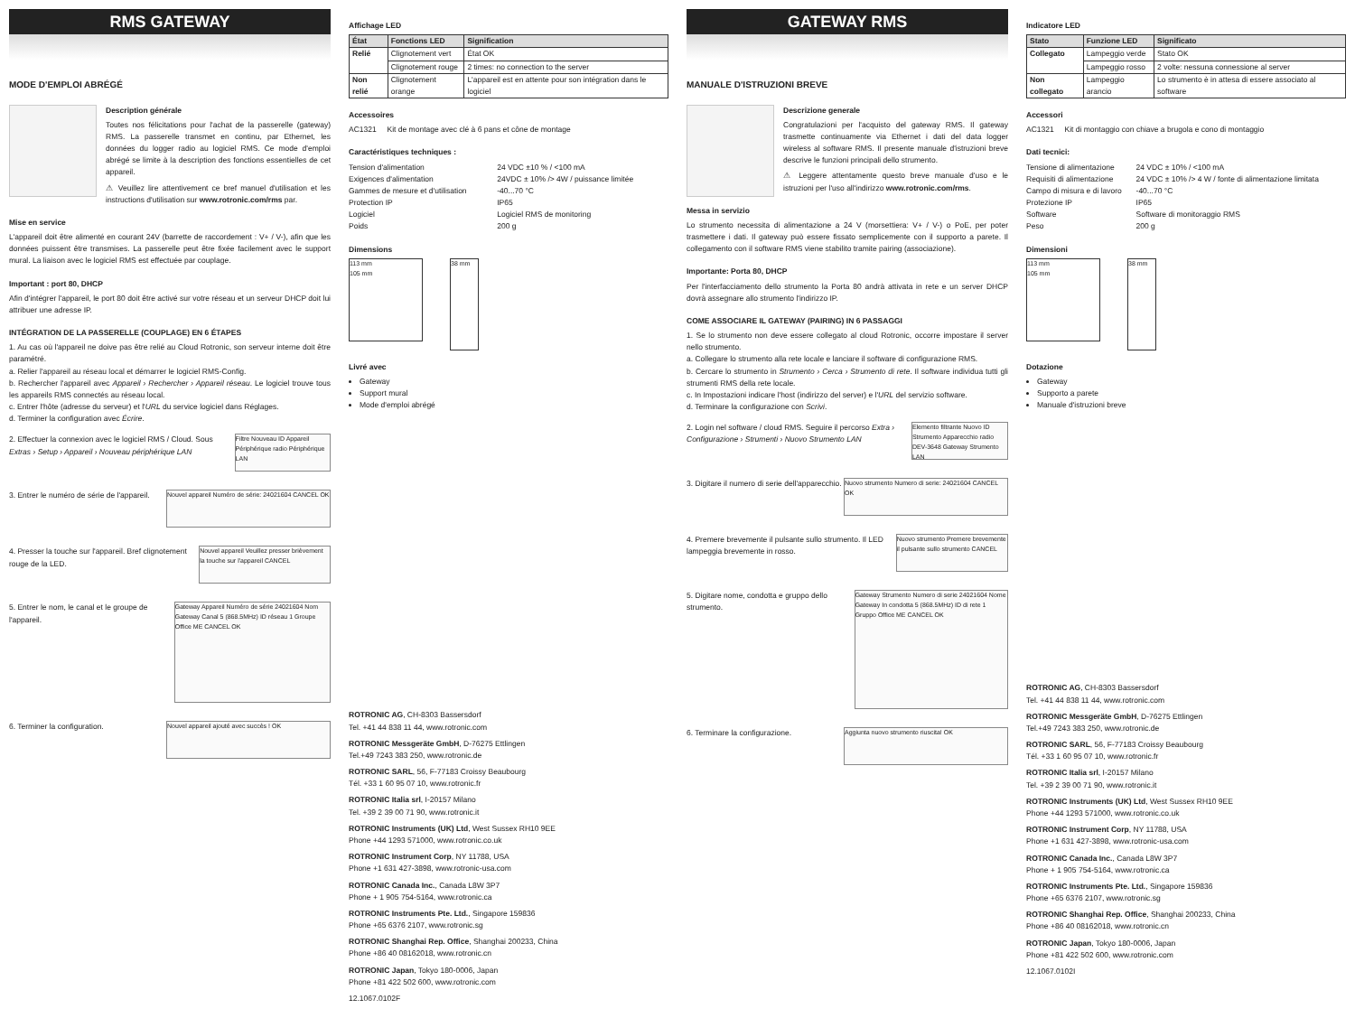RMS GATEWAY
MODE D'EMPLOI ABRÉGÉ
Description générale
Toutes nos félicitations pour l'achat de la passerelle (gateway) RMS. La passerelle transmet en continu, par Ethernet, les données du logger radio au logiciel RMS. Ce mode d'emploi abrégé se limite à la description des fonctions essentielles de cet appareil.
⚠ Veuillez lire attentivement ce bref manuel d'utilisation et les instructions d'utilisation sur www.rotronic.com/rms par.
Mise en service
L'appareil doit être alimenté en courant 24V (barrette de raccordement : V+ / V-), afin que les données puissent être transmises. La passerelle peut être fixée facilement avec le support mural. La liaison avec le logiciel RMS est effectuée par couplage.
Important : port 80, DHCP
Afin d'intégrer l'appareil, le port 80 doit être activé sur votre réseau et un serveur DHCP doit lui attribuer une adresse IP.
INTÉGRATION DE LA PASSERELLE (COUPLAGE) EN 6 ÉTAPES
1. Au cas où l'appareil ne doive pas être relié au Cloud Rotronic, son serveur interne doit être paramétré.
a. Relier l'appareil au réseau local et démarrer le logiciel RMS-Config.
b. Rechercher l'appareil avec Appareil › Rechercher › Appareil réseau. Le logiciel trouve tous les appareils RMS connectés au réseau local.
c. Entrer l'hôte (adresse du serveur) et l'URL du service logiciel dans Réglages.
d. Terminer la configuration avec Écrire.
2. Effectuer la connexion avec le logiciel RMS / Cloud. Sous Extras › Setup › Appareil › Nouveau périphérique LAN
Filtre Nouveau ID Appareil Périphérique radio Périphérique LAN
3. Entrer le numéro de série de l'appareil.
Nouvel appareil Numéro de série: 24021604 CANCEL OK
4. Presser la touche sur l'appareil. Bref clignotement rouge de la LED.
Nouvel appareil Veuillez presser brièvement la touche sur l'appareil CANCEL
5. Entrer le nom, le canal et le groupe de l'appareil.
Gateway Appareil Numéro de série 24021604 Nom Gateway Canal 5 (868.5MHz) ID réseau 1 Groupe Office ME CANCEL OK
6. Terminer la configuration.
Nouvel appareil ajouté avec succès ! OK
Affichage LED
| État | Fonctions LED | Signification |
| --- | --- | --- |
| Relié | Clignotement vert | État OK |
| | Clignotement rouge | 2 times: no connection to the server |
| Non relié | Clignotement orange | L'appareil est en attente pour son intégration dans le logiciel |
Accessoires
AC1321 Kit de montage avec clé à 6 pans et cône de montage
Caractéristiques techniques :
| Tension d'alimentation | 24 VDC ±10 % / <100 mA |
| Exigences d'alimentation | 24VDC ± 10% /> 4W / puissance limitée |
| Gammes de mesure et d'utilisation | -40...70 °C |
| Protection IP | IP65 |
| Logiciel | Logiciel RMS de monitoring |
| Poids | 200 g |
Dimensions
113 mm
105 mm
38 mm
Livré avec
Gateway
Support mural
Mode d'emploi abrégé
ROTRONIC AG, CH-8303 Bassersdorf
Tel. +41 44 838 11 44, www.rotronic.com
ROTRONIC Messgeräte GmbH, D-76275 Ettlingen
Tel.+49 7243 383 250, www.rotronic.de
ROTRONIC SARL, 56, F-77183 Croissy Beaubourg
Tél. +33 1 60 95 07 10, www.rotronic.fr
ROTRONIC Italia srl, I-20157 Milano
Tel. +39 2 39 00 71 90, www.rotronic.it
ROTRONIC Instruments (UK) Ltd, West Sussex RH10 9EE
Phone +44 1293 571000, www.rotronic.co.uk
ROTRONIC Instrument Corp, NY 11788, USA
Phone +1 631 427-3898, www.rotronic-usa.com
ROTRONIC Canada Inc., Canada L8W 3P7
Phone + 1 905 754-5164, www.rotronic.ca
ROTRONIC Instruments Pte. Ltd., Singapore 159836
Phone +65 6376 2107, www.rotronic.sg
ROTRONIC Shanghai Rep. Office, Shanghai 200233, China
Phone +86 40 08162018, www.rotronic.cn
ROTRONIC Japan, Tokyo 180-0006, Japan
Phone +81 422 502 600, www.rotronic.com
12.1067.0102F
GATEWAY RMS
MANUALE D'ISTRUZIONI BREVE
Descrizione generale
Congratulazioni per l'acquisto del gateway RMS. Il gateway trasmette continuamente via Ethernet i dati del data logger wireless al software RMS. Il presente manuale d'istruzioni breve descrive le funzioni principali dello strumento.
⚠ Leggere attentamente questo breve manuale d'uso e le istruzioni per l'uso all'indirizzo www.rotronic.com/rms.
Messa in servizio
Lo strumento necessita di alimentazione a 24 V (morsettiera: V+ / V-) o PoE, per poter trasmettere i dati. Il gateway può essere fissato semplicemente con il supporto a parete. Il collegamento con il software RMS viene stabilito tramite pairing (associazione).
Importante: Porta 80, DHCP
Per l'interfacciamento dello strumento la Porta 80 andrà attivata in rete e un server DHCP dovrà assegnare allo strumento l'indirizzo IP.
COME ASSOCIARE IL GATEWAY (PAIRING) IN 6 PASSAGGI
1. Se lo strumento non deve essere collegato al cloud Rotronic, occorre impostare il server nello strumento.
a. Collegare lo strumento alla rete locale e lanciare il software di configurazione RMS.
b. Cercare lo strumento in Strumento › Cerca › Strumento di rete. Il software individua tutti gli strumenti RMS della rete locale.
c. In Impostazioni indicare l'host (indirizzo del server) e l'URL del servizio software.
d. Terminare la configurazione con Scrivi.
2. Login nel software / cloud RMS. Seguire il percorso Extra › Configurazione › Strumenti › Nuovo Strumento LAN
Elemento filtrante Nuovo ID Strumento Apparecchio radio DEV-3648 Gateway Strumento LAN
3. Digitare il numero di serie dell'apparecchio.
Nuovo strumento Numero di serie: 24021604 CANCEL OK
4. Premere brevemente il pulsante sullo strumento. Il LED lampeggia brevemente in rosso.
Nuovo strumento Premere brevemente il pulsante sullo strumento CANCEL
5. Digitare nome, condotta e gruppo dello strumento.
Gateway Strumento Numero di serie 24021604 Nome Gateway In condotta 5 (868.5MHz) ID di rete 1 Gruppo Office ME CANCEL OK
6. Terminare la configurazione.
Aggiunta nuovo strumento riuscita! OK
Indicatore LED
| Stato | Funzione LED | Significato |
| --- | --- | --- |
| Collegato | Lampeggio verde | Stato OK |
| | Lampeggio rosso | 2 volte: nessuna connessione al server |
| Non collegato | Lampeggio arancio | Lo strumento è in attesa di essere associato al software |
Accessori
AC1321 Kit di montaggio con chiave a brugola e cono di montaggio
Dati tecnici:
| Tensione di alimentazione | 24 VDC ± 10% / <100 mA |
| Requisiti di alimentazione | 24 VDC ± 10% /> 4 W / fonte di alimentazione limitata |
| Campo di misura e di lavoro | -40...70 °C |
| Protezione IP | IP65 |
| Software | Software di monitoraggio RMS |
| Peso | 200 g |
Dimensioni
113 mm
105 mm
38 mm
Dotazione
Gateway
Supporto a parete
Manuale d'istruzioni breve
ROTRONIC AG, CH-8303 Bassersdorf
Tel. +41 44 838 11 44, www.rotronic.com
ROTRONIC Messgeräte GmbH, D-76275 Ettlingen
Tel.+49 7243 383 250, www.rotronic.de
ROTRONIC SARL, 56, F-77183 Croissy Beaubourg
Tél. +33 1 60 95 07 10, www.rotronic.fr
ROTRONIC Italia srl, I-20157 Milano
Tel. +39 2 39 00 71 90, www.rotronic.it
ROTRONIC Instruments (UK) Ltd, West Sussex RH10 9EE
Phone +44 1293 571000, www.rotronic.co.uk
ROTRONIC Instrument Corp, NY 11788, USA
Phone +1 631 427-3898, www.rotronic-usa.com
ROTRONIC Canada Inc., Canada L8W 3P7
Phone + 1 905 754-5164, www.rotronic.ca
ROTRONIC Instruments Pte. Ltd., Singapore 159836
Phone +65 6376 2107, www.rotronic.sg
ROTRONIC Shanghai Rep. Office, Shanghai 200233, China
Phone +86 40 08162018, www.rotronic.cn
ROTRONIC Japan, Tokyo 180-0006, Japan
Phone +81 422 502 600, www.rotronic.com
12.1067.0102I